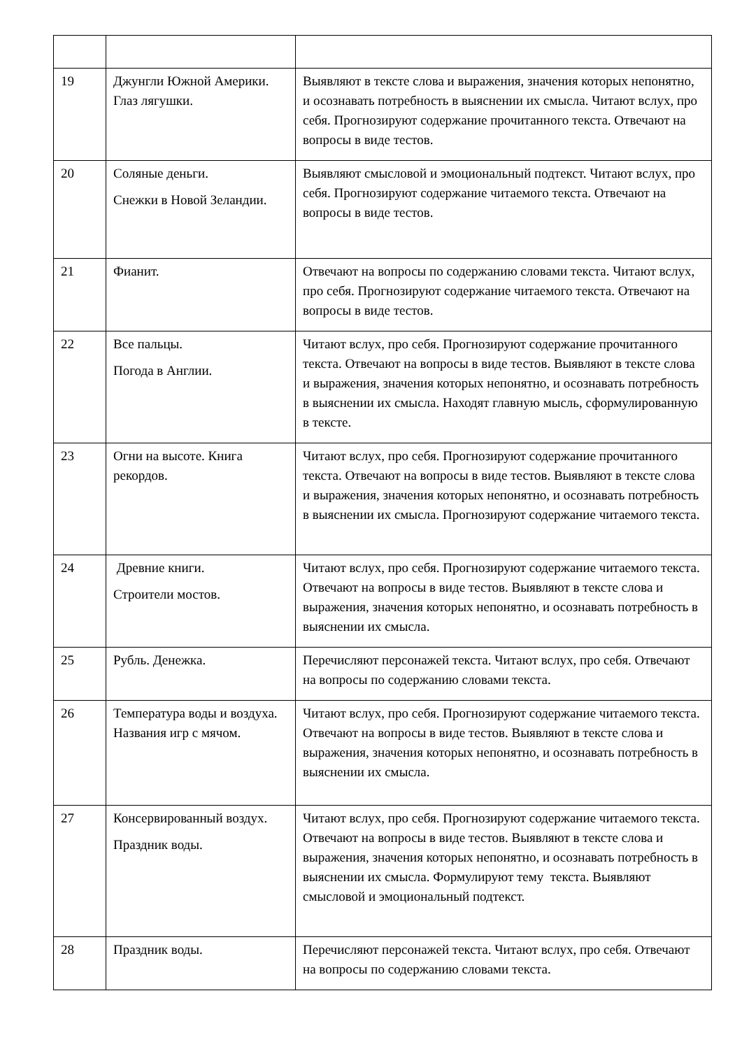| 19 | Джунгли Южной Америки. Глаз лягушки. | Выявляют в тексте слова и выражения, значения которых непонятно, и осознавать потребность в выяснении их смысла. Читают вслух, про себя. Прогнозируют содержание прочитанного текста. Отвечают на вопросы в виде тестов. |
| 20 | Соляные деньги. Снежки в Новой Зеландии. | Выявляют смысловой и эмоциональный подтекст. Читают вслух, про себя. Прогнозируют содержание читаемого текста. Отвечают на вопросы в виде тестов. |
| 21 | Фианит. | Отвечают на вопросы по содержанию словами текста. Читают вслух, про себя. Прогнозируют содержание читаемого текста. Отвечают на вопросы в виде тестов. |
| 22 | Все пальцы. Погода в Англии. | Читают вслух, про себя. Прогнозируют содержание прочитанного текста. Отвечают на вопросы в виде тестов. Выявляют в тексте слова и выражения, значения которых непонятно, и осознавать потребность в выяснении их смысла. Находят главную мысль, сформулированную в тексте. |
| 23 | Огни на высоте. Книга рекордов. | Читают вслух, про себя. Прогнозируют содержание прочитанного текста. Отвечают на вопросы в виде тестов. Выявляют в тексте слова и выражения, значения которых непонятно, и осознавать потребность в выяснении их смысла. Прогнозируют содержание читаемого текста. |
| 24 | Древние книги. Строители мостов. | Читают вслух, про себя. Прогнозируют содержание читаемого текста. Отвечают на вопросы в виде тестов. Выявляют в тексте слова и выражения, значения которых непонятно, и осознавать потребность в выяснении их смысла. |
| 25 | Рубль. Денежка. | Перечисляют персонажей текста. Читают вслух, про себя. Отвечают на вопросы по содержанию словами текста. |
| 26 | Температура воды и воздуха. Названия игр с мячом. | Читают вслух, про себя. Прогнозируют содержание читаемого текста. Отвечают на вопросы в виде тестов. Выявляют в тексте слова и выражения, значения которых непонятно, и осознавать потребность в выяснении их смысла. |
| 27 | Консервированный воздух. Праздник воды. | Читают вслух, про себя. Прогнозируют содержание читаемого текста. Отвечают на вопросы в виде тестов. Выявляют в тексте слова и выражения, значения которых непонятно, и осознавать потребность в выяснении их смысла. Формулируют тему текста. Выявляют смысловой и эмоциональный подтекст. |
| 28 | Праздник воды. | Перечисляют персонажей текста. Читают вслух, про себя. Отвечают на вопросы по содержанию словами текста. |